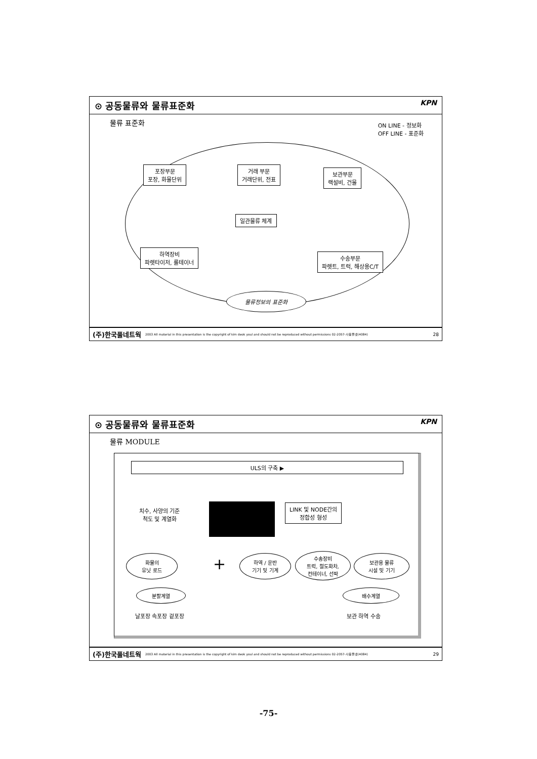⊙ 공동물류와 물류표준화 KPN
물류 표준화
ON LINE - 정보화
OFF LINE - 표준화
포장부문
포장, 화물단위
거래 부문
거래단위, 전표
보관부문
랙설비, 건물
일관물류 체계
하역장비
파렛타이저, 롤테이너
수송부문
파렛트, 트럭, 해상용C/T
물류정보의 표준화
(주)한국풀네트웍 2003 All material in this presentation is the copyright of kim deok youl and should not be reproduced without permissions 02-2057-사용풀넷(4084) 28
⊙ 공동물류와 물류표준화 KPN
물류 MODULE
ULS의 구축 ▶
치수, 사양의 기준
척도 및 계열화
LINK 및 NODE간의
정합성 형성
화물의
유닛 로드
+
하역 / 운반
기기 및 기계
수송장비
트럭, 철도화차,
컨테이너, 선박
보관용 물류
시설 및 기기
분할계열
날포장 속포장 겉포장
배수계열
보관 하역 수송
(주)한국풀네트웍 2003 All material in this presentation is the copyright of kim deok youl and should not be reproduced without permissions 02-2057-사용풀넷(4084) 29
-75-